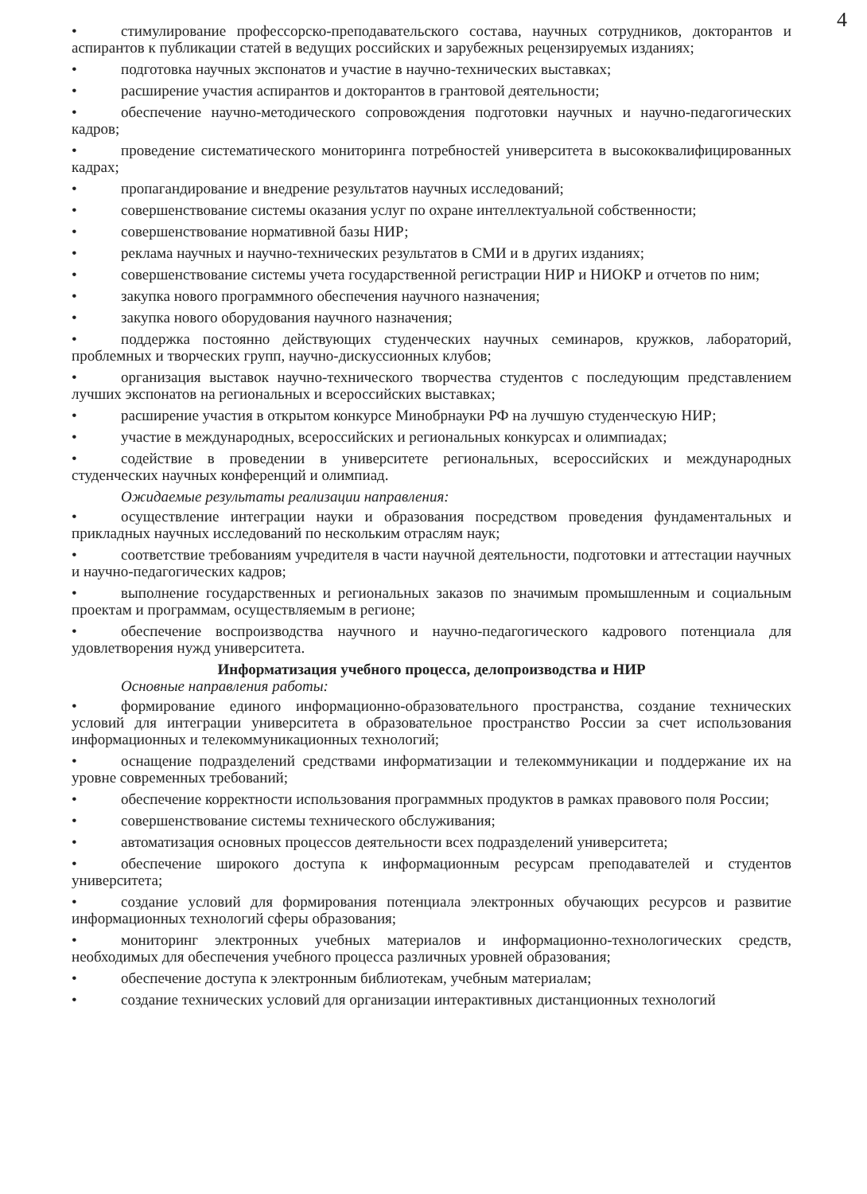4
• стимулирование профессорско-преподавательского состава, научных сотрудников, докторантов и аспирантов к публикации статей в ведущих российских и зарубежных рецензируемых изданиях;
• подготовка научных экспонатов и участие в научно-технических выставках;
• расширение участия аспирантов и докторантов в грантовой деятельности;
• обеспечение научно-методического сопровождения подготовки научных и научно-педагогических кадров;
• проведение систематического мониторинга потребностей университета в высококвалифицированных кадрах;
• пропагандирование и внедрение результатов научных исследований;
• совершенствование системы оказания услуг по охране интеллектуальной собственности;
• совершенствование нормативной базы НИР;
• реклама научных и научно-технических результатов в СМИ и в других изданиях;
• совершенствование системы учета государственной регистрации НИР и НИОКР и отчетов по ним;
• закупка нового программного обеспечения научного назначения;
• закупка нового оборудования научного назначения;
• поддержка постоянно действующих студенческих научных семинаров, кружков, лабораторий, проблемных и творческих групп, научно-дискуссионных клубов;
• организация выставок научно-технического творчества студентов с последующим представлением лучших экспонатов на региональных и всероссийских выставках;
• расширение участия в открытом конкурсе Минобрнауки РФ на лучшую студенческую НИР;
• участие в международных, всероссийских и региональных конкурсах и олимпиадах;
• содействие в проведении в университете региональных, всероссийских и международных студенческих научных конференций и олимпиад.
Ожидаемые результаты реализации направления:
• осуществление интеграции науки и образования посредством проведения фундаментальных и прикладных научных исследований по нескольким отраслям наук;
• соответствие требованиям учредителя в части научной деятельности, подготовки и аттестации научных и научно-педагогических кадров;
• выполнение государственных и региональных заказов по значимым промышленным и социальным проектам и программам, осуществляемым в регионе;
• обеспечение воспроизводства научного и научно-педагогического кадрового потенциала для удовлетворения нужд университета.
Информатизация учебного процесса, делопроизводства и НИР
Основные направления работы:
• формирование единого информационно-образовательного пространства, создание технических условий для интеграции университета в образовательное пространство России за счет использования информационных и телекоммуникационных технологий;
• оснащение подразделений средствами информатизации и телекоммуникации и поддержание их на уровне современных требований;
• обеспечение корректности использования программных продуктов в рамках правового поля России;
• совершенствование системы технического обслуживания;
• автоматизация основных процессов деятельности всех подразделений университета;
• обеспечение широкого доступа к информационным ресурсам преподавателей и студентов университета;
• создание условий для формирования потенциала электронных обучающих ресурсов и развитие информационных технологий сферы образования;
• мониторинг электронных учебных материалов и информационно-технологических средств, необходимых для обеспечения учебного процесса различных уровней образования;
• обеспечение доступа к электронным библиотекам, учебным материалам;
• создание технических условий для организации интерактивных дистанционных технологий